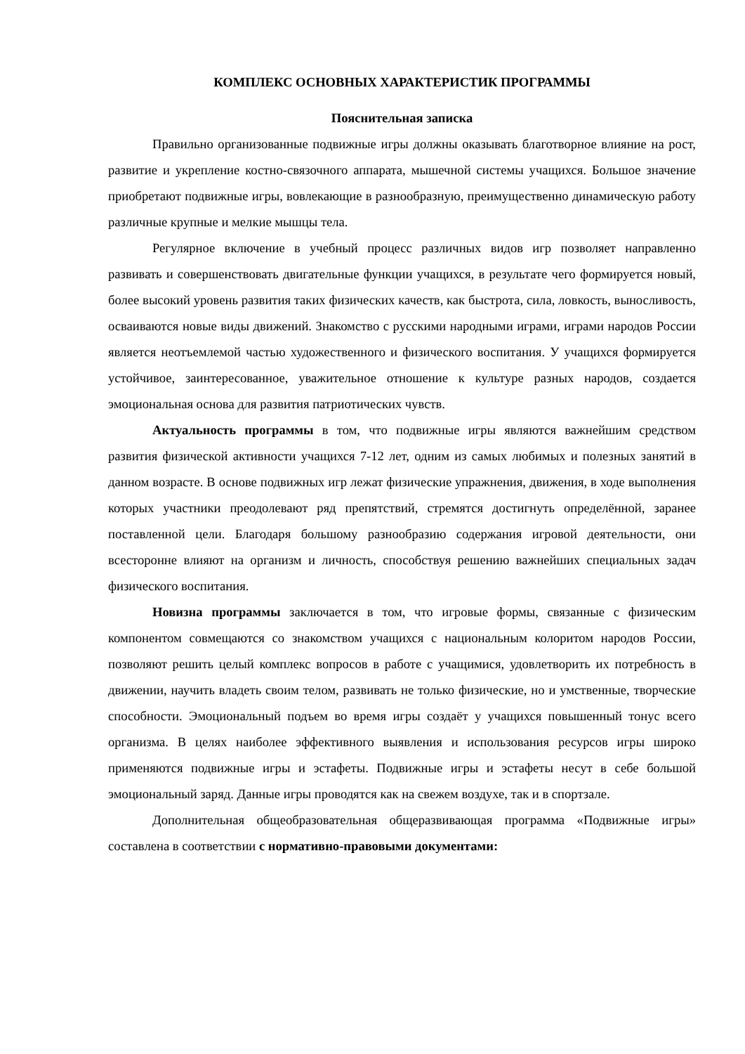КОМПЛЕКС ОСНОВНЫХ ХАРАКТЕРИСТИК ПРОГРАММЫ
Пояснительная записка
Правильно организованные подвижные игры должны оказывать благотворное влияние на рост, развитие и укрепление костно-связочного аппарата, мышечной системы учащихся. Большое значение приобретают подвижные игры, вовлекающие в разнообразную, преимущественно динамическую работу различные крупные и мелкие мышцы тела.
Регулярное включение в учебный процесс различных видов игр позволяет направленно развивать и совершенствовать двигательные функции учащихся, в результате чего формируется новый, более высокий уровень развития таких физических качеств, как быстрота, сила, ловкость, выносливость, осваиваются новые виды движений. Знакомство с русскими народными играми, играми народов России является неотъемлемой частью художественного и физического воспитания. У учащихся формируется устойчивое, заинтересованное, уважительное отношение к культуре разных народов, создается эмоциональная основа для развития патриотических чувств.
Актуальность программы в том, что подвижные игры являются важнейшим средством развития физической активности учащихся 7-12 лет, одним из самых любимых и полезных занятий в данном возрасте. В основе подвижных игр лежат физические упражнения, движения, в ходе выполнения которых участники преодолевают ряд препятствий, стремятся достигнуть определённой, заранее поставленной цели. Благодаря большому разнообразию содержания игровой деятельности, они всесторонне влияют на организм и личность, способствуя решению важнейших специальных задач физического воспитания.
Новизна программы заключается в том, что игровые формы, связанные с физическим компонентом совмещаются со знакомством учащихся с национальным колоритом народов России, позволяют решить целый комплекс вопросов в работе с учащимися, удовлетворить их потребность в движении, научить владеть своим телом, развивать не только физические, но и умственные, творческие способности. Эмоциональный подъем во время игры создаёт у учащихся повышенный тонус всего организма. В целях наиболее эффективного выявления и использования ресурсов игры широко применяются подвижные игры и эстафеты. Подвижные игры и эстафеты несут в себе большой эмоциональный заряд. Данные игры проводятся как на свежем воздухе, так и в спортзале.
Дополнительная общеобразовательная общеразвивающая программа «Подвижные игры» составлена в соответствии с нормативно-правовыми документами: